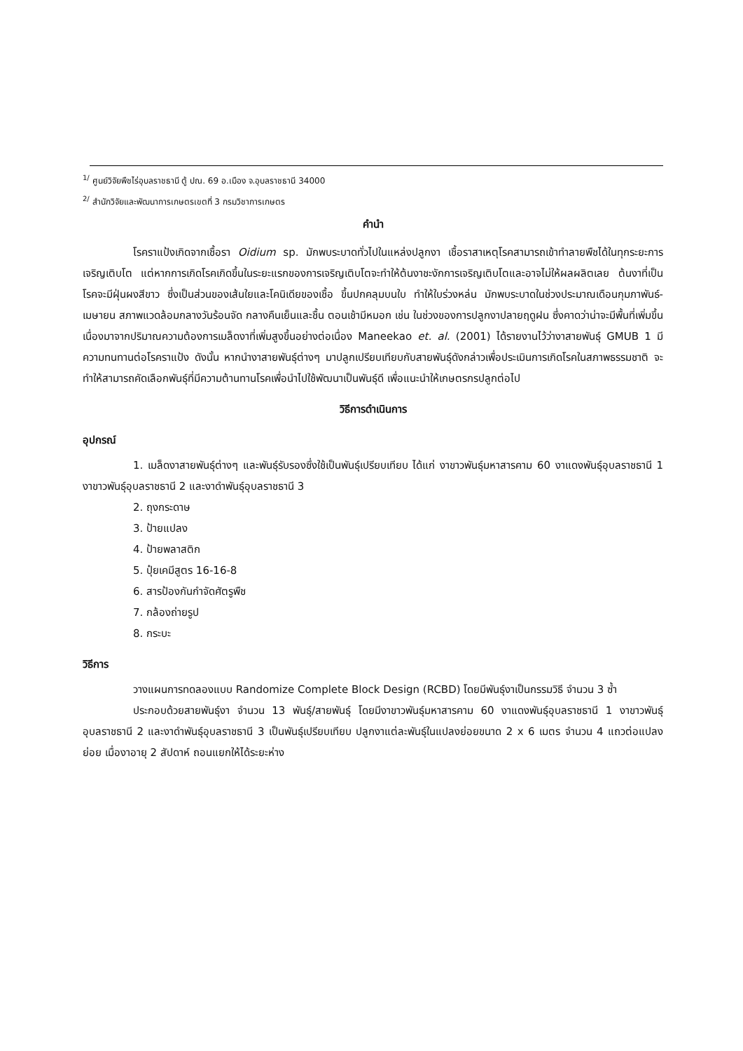<sup>1/</sup> ศูนย์วิจัยพืชไร่อุบลราชธานี ตู้ ปณ. 69 อ.เมือง จ.อุบลราชธานี 34000
<sup>2/</sup> สำนักวิจัยและพัฒนาการเกษตรเขตที่ 3 กรมวิชาการเกษตร
คำนำ
โรคราแป้งเกิดจากเชื้อรา Oidium sp. มักพบระบาดทั่วไปในแหล่งปลูกงา เชื้อราสาเหตุโรคสามารถเข้าทำลายพืชได้ในทุกระยะการเจริญเติบโต แต่หากการเกิดโรคเกิดขึ้นในระยะแรกของการเจริญเติบโตจะทำให้ต้นงาชะงักการเจริญเติบโตและอาจไม่ให้ผลผลิตเลย ต้นงาที่เป็นโรคจะมีฝุ่นผงสีขาว ซึ่งเป็นส่วนของเส้นใยและโคนิเดียของเชื้อ ขึ้นปกคลุมบนใบ ทำให้ใบร่วงหล่น มักพบระบาดในช่วงประมาณเดือนกุมภาพันธ์-เมษายน สภาพแวดล้อมกลางวันร้อนจัด กลางคืนเย็นและชื้น ตอนเช้ามีหมอก เช่น ในช่วงของการปลูกงาปลายฤดูฝน ซึ่งคาดว่าน่าจะมีพื้นที่เพิ่มขึ้น เนื่องมาจากปริมาณความต้องการเมล็ดงาที่เพิ่มสูงขึ้นอย่างต่อเนื่อง Maneekao et. al. (2001) ได้รายงานไว้ว่างาสายพันธุ์ GMUB 1 มีความทนทานต่อโรคราแป้ง ดังนั้น หากนำงาสายพันธุ์ต่างๆ มาปลูกเปรียบเทียบกับสายพันธุ์ดังกล่าวเพื่อประเมินการเกิดโรคในสภาพธรรมชาติ จะทำให้สามารถคัดเลือกพันธุ์ที่มีความต้านทานโรคเพื่อนำไปใช้พัฒนาเป็นพันธุ์ดี เพื่อแนะนำให้เกษตรกรปลูกต่อไป
วิธีการดำเนินการ
อุปกรณ์
1. เมล็ดงาสายพันธุ์ต่างๆ และพันธุ์รับรองซึ่งใช้เป็นพันธุ์เปรียบเทียบ ได้แก่ งาขาวพันธุ์มหาสารคาม 60 งาแดงพันธุ์อุบลราชธานี 1 งาขาวพันธุ์อุบลราชธานี 2 และงาดำพันธุ์อุบลราชธานี 3
2. ถุงกระดาษ
3. ป้ายแปลง
4. ป้ายพลาสติก
5. ปุ๋ยเคมีสูตร 16-16-8
6. สารป้องกันกำจัดศัตรูพืช
7. กล้องถ่ายรูป
8. กระบะ
วิธีการ
วางแผนการทดลองแบบ Randomize Complete Block Design (RCBD) โดยมีพันธุ์งาเป็นกรรมวิธี จำนวน 3 ซ้ำ
ประกอบด้วยสายพันธุ์งา จำนวน 13 พันธุ์/สายพันธุ์ โดยมีงาขาวพันธุ์มหาสารคาม 60 งาแดงพันธุ์อุบลราชธานี 1 งาขาวพันธุ์อุบลราชธานี 2 และงาดำพันธุ์อุบลราชธานี 3 เป็นพันธุ์เปรียบเทียบ ปลูกงาแต่ละพันธุ์ในแปลงย่อยขนาด 2 x 6 เมตร จำนวน 4 แถวต่อแปลงย่อย เมื่องาอายุ 2 สัปดาห์ ถอนแยกให้ได้ระยะห่าง